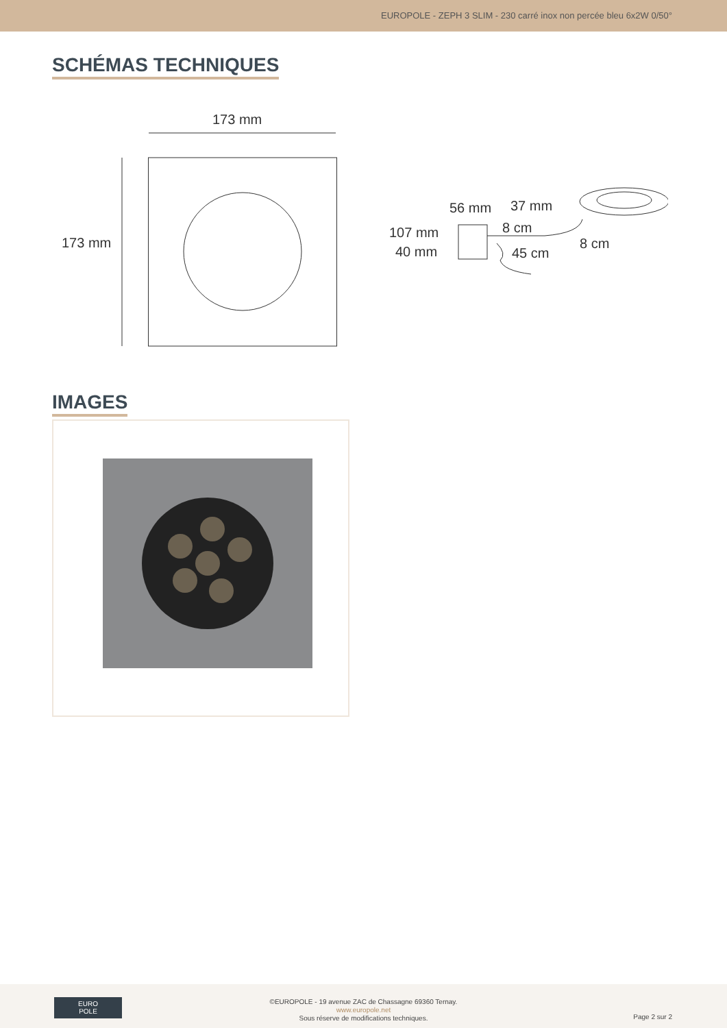EUROPOLE - ZEPH 3 SLIM - 230 carré inox non percée bleu 6x2W 0/50°
SCHÉMAS TECHNIQUES
173 mm
173 mm
56 mm 37 mm
8 cm
107 mm
40 mm 45 cm
8 cm
IMAGES
EURO
POLE
©EUROPOLE - 19 avenue ZAC de Chassagne 69360 Ternay.
www.europole.net
Sous réserve de modifications techniques.
Page 2 sur 2